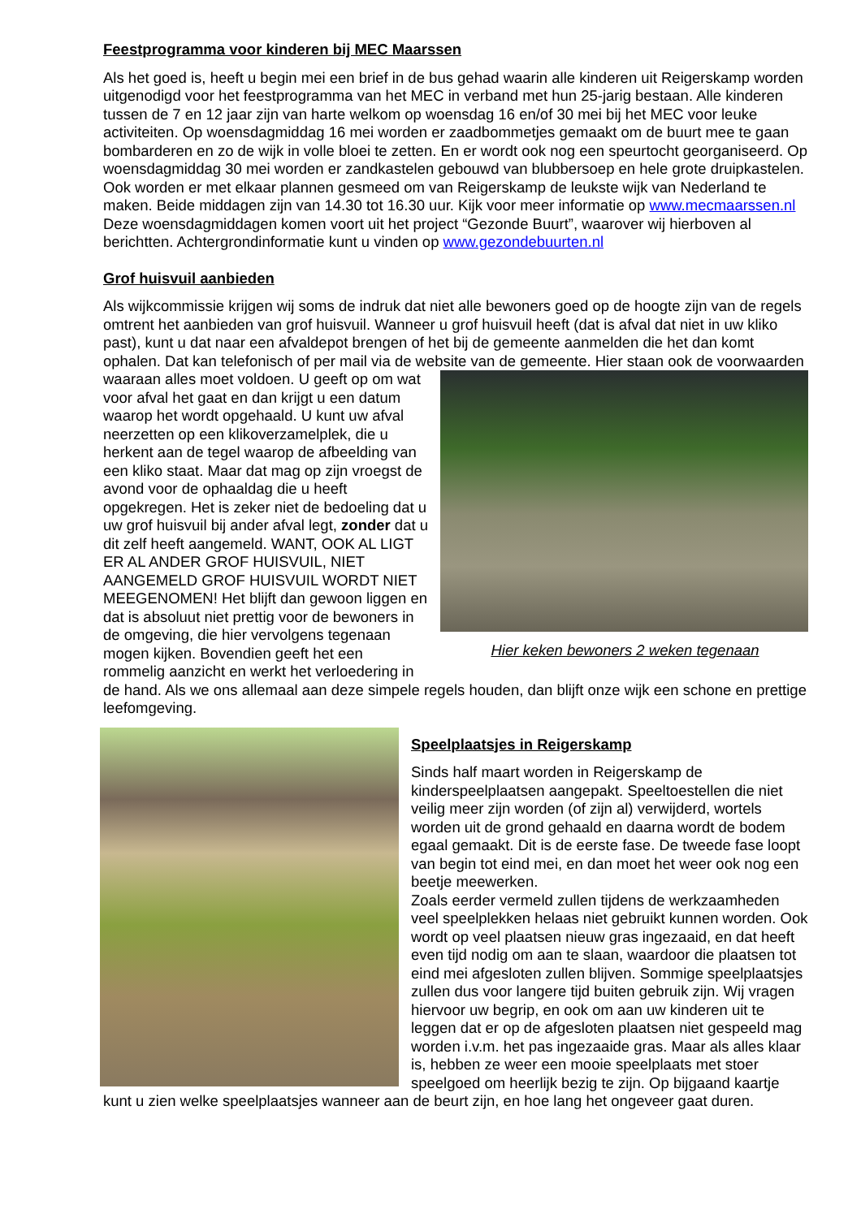Feestprogramma voor kinderen bij MEC Maarssen
Als het goed is, heeft u begin mei een brief in de bus gehad waarin alle kinderen uit Reigerskamp worden uitgenodigd voor het feestprogramma van het MEC in verband met hun 25-jarig bestaan. Alle kinderen tussen de 7 en 12 jaar zijn van harte welkom op woensdag 16 en/of 30 mei bij het MEC voor leuke activiteiten. Op woensdagmiddag 16 mei worden er zaadbommetjes gemaakt om de buurt mee te gaan bombarderen en zo de wijk in volle bloei te zetten. En er wordt ook nog een speurtocht georganiseerd. Op woensdagmiddag 30 mei worden er zandkastelen gebouwd van blubbersoep en hele grote druipkastelen. Ook worden er met elkaar plannen gesmeed om van Reigerskamp de leukste wijk van Nederland te maken. Beide middagen zijn van 14.30 tot 16.30 uur. Kijk voor meer informatie op www.mecmaarssen.nl Deze woensdagmiddagen komen voort uit het project “Gezonde Buurt”, waarover wij hierboven al berichtten. Achtergrondinformatie kunt u vinden op www.gezondebuurten.nl
Grof huisvuil aanbieden
Als wijkcommissie krijgen wij soms de indruk dat niet alle bewoners goed op de hoogte zijn van de regels omtrent het aanbieden van grof huisvuil. Wanneer u grof huisvuil heeft (dat is afval dat niet in uw kliko past), kunt u dat naar een afvaldepot brengen of het bij de gemeente aanmelden die het dan komt ophalen. Dat kan telefonisch of per mail via de website van de gemeente. Hier staan ook Hier keken bewoners 2 weken tegenaan de voorwaarden waaraan alles moet voldoen. U geeft op om wat voor afval het gaat en dan krijgt u een datum waarop het wordt opgehaald. U kunt uw afval neerzetten op een klikoverzamelplek, die u herkent aan de tegel waarop de afbeelding van een kliko staat. Maar dat mag op zijn vroegst de avond voor de ophaaldag die u heeft opgekregen. Het is zeker niet de bedoeling dat u uw grof huisvuil bij ander afval legt, zonder dat u dit zelf heeft aangemeld. WANT, OOK AL LIGT ER AL ANDER GROF HUISVUIL, NIET AANGEMELD GROF HUISVUIL WORDT NIET MEEGENOMEN! Het blijft dan gewoon liggen en dat is absoluut niet prettig voor de bewoners in de omgeving, die hier vervolgens tegenaan mogen kijken. Bovendien geeft het een rommelig aanzicht en werkt het verloedering in de hand. Als we ons allemaal aan deze simpele regels houden, dan blijft onze wijk een schone en prettige leefomgeving.
Speelplaatsjes in Reigerskamp
Sinds half maart worden in Reigerskamp de kinderspeelplaatsen aangepakt. Speeltoestellen die niet veilig meer zijn worden (of zijn al) verwijderd, wortels worden uit de grond gehaald en daarna wordt de bodem egaal gemaakt. Dit is de eerste fase. De tweede fase loopt van begin tot eind mei, en dan moet het weer ook nog een beetje meewerken.
Zoals eerder vermeld zullen tijdens de werkzaamheden veel speelplekken helaas niet gebruikt kunnen worden. Ook wordt op veel plaatsen nieuw gras ingezaaid, en dat heeft even tijd nodig om aan te slaan, waardoor die plaatsen tot eind mei afgesloten zullen blijven. Sommige speelplaatsjes zullen dus voor langere tijd buiten gebruik zijn. Wij vragen hiervoor uw begrip, en ook om aan uw kinderen uit te leggen dat er op de afgesloten plaatsen niet gespeeld mag worden i.v.m. het pas ingezaaide gras. Maar als alles klaar is, hebben ze weer een mooie speelplaats met stoer speelgoed om heerlijk bezig te zijn. Op bijgaand kaartje kunt u zien welke speelplaatsjes wanneer aan de beurt zijn, en hoe lang het ongeveer gaat duren.